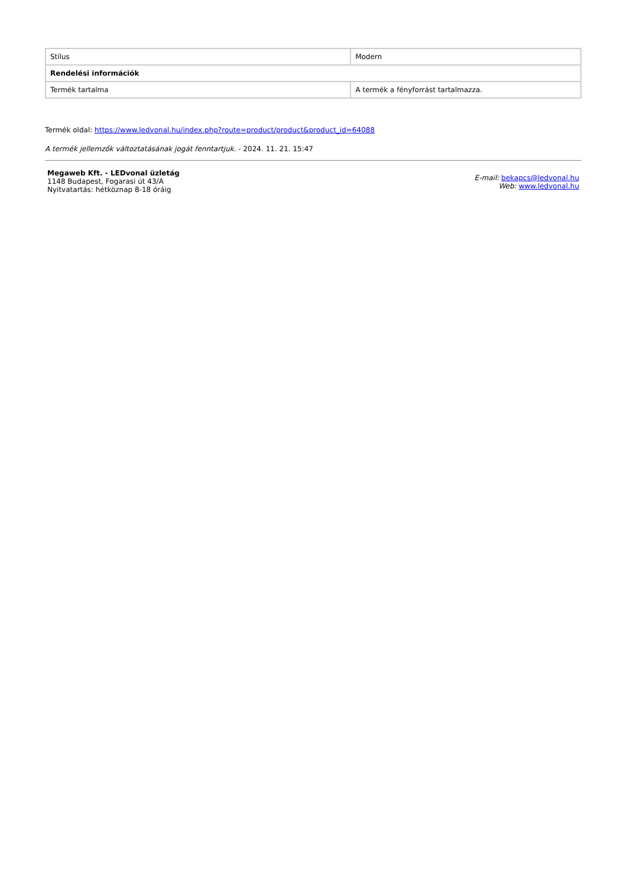| Stílus | Modern |
| Rendelési információk | |
| Termék tartalma | A termék a fényforrást tartalmazza. |
Termék oldal: https://www.ledvonal.hu/index.php?route=product/product&product_id=64088
A termék jellemzők változtatásának jogát fenntartjuk. - 2024. 11. 21. 15:47
Megaweb Kft. - LEDvonal üzletág
1148 Budapest, Fogarasi út 43/A
Nyitvatartás: hétköznap 8-18 óráig
E-mail: bekapcs@ledvonal.hu
Web: www.ledvonal.hu